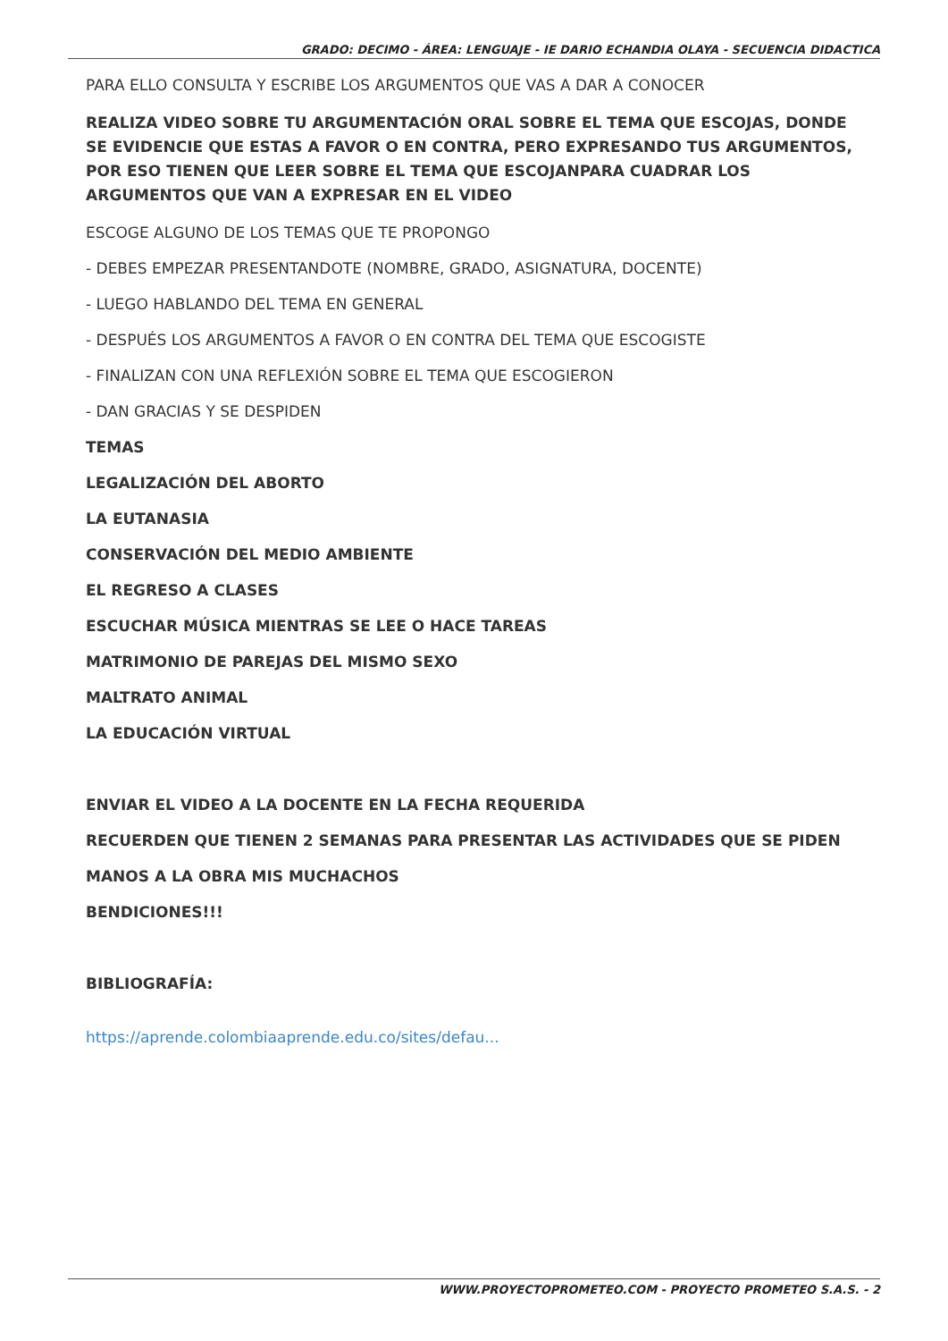GRADO: DECIMO - ÁREA: LENGUAJE - IE DARIO ECHANDIA OLAYA - SECUENCIA DIDACTICA
PARA ELLO CONSULTA Y ESCRIBE LOS ARGUMENTOS QUE VAS A DAR A CONOCER
REALIZA VIDEO SOBRE TU ARGUMENTACIÓN ORAL SOBRE EL TEMA QUE ESCOJAS, DONDE SE EVIDENCIE QUE ESTAS A FAVOR O EN CONTRA, PERO EXPRESANDO TUS ARGUMENTOS, POR ESO TIENEN QUE LEER SOBRE EL TEMA QUE ESCOJANPARA CUADRAR LOS ARGUMENTOS QUE VAN A EXPRESAR EN EL VIDEO
ESCOGE ALGUNO DE LOS TEMAS QUE TE PROPONGO
- DEBES EMPEZAR PRESENTANDOTE (NOMBRE, GRADO, ASIGNATURA, DOCENTE)
- LUEGO HABLANDO DEL TEMA EN GENERAL
- DESPUÉS LOS ARGUMENTOS A FAVOR O EN CONTRA DEL TEMA QUE ESCOGISTE
- FINALIZAN CON UNA REFLEXIÓN SOBRE EL TEMA QUE ESCOGIERON
- DAN GRACIAS Y SE DESPIDEN
TEMAS
LEGALIZACIÓN DEL ABORTO
LA EUTANASIA
CONSERVACIÓN DEL MEDIO AMBIENTE
EL REGRESO A CLASES
ESCUCHAR MÚSICA MIENTRAS SE LEE O HACE TAREAS
MATRIMONIO DE PAREJAS DEL MISMO SEXO
MALTRATO ANIMAL
LA EDUCACIÓN VIRTUAL
ENVIAR EL VIDEO A LA DOCENTE EN LA FECHA REQUERIDA
RECUERDEN QUE TIENEN 2 SEMANAS PARA PRESENTAR LAS ACTIVIDADES QUE SE PIDEN
MANOS A LA OBRA MIS MUCHACHOS
BENDICIONES!!!
BIBLIOGRAFÍA:
https://aprende.colombiaaprende.edu.co/sites/defau...
WWW.PROYECTOPROMETEO.COM - PROYECTO PROMETEO S.A.S. - 2